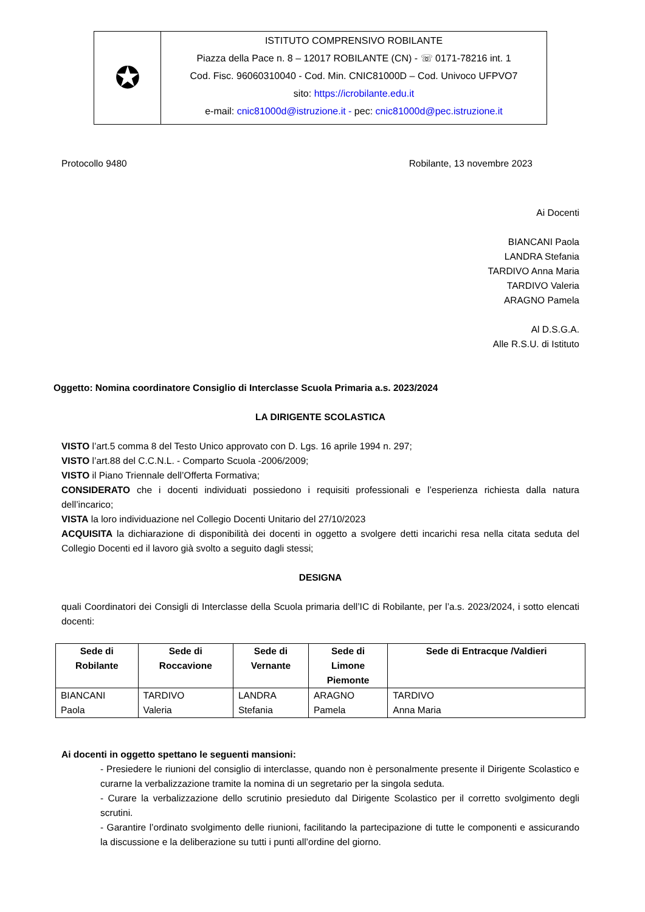✪
ISTITUTO COMPRENSIVO ROBILANTE
Piazza della Pace n. 8 – 12017 ROBILANTE (CN) - ☏ 0171-78216 int. 1
Cod. Fisc. 96060310040 - Cod. Min. CNIC81000D – Cod. Univoco UFPVO7
sito: https://icrobilante.edu.it
e-mail: cnic81000d@istruzione.it - pec: cnic81000d@pec.istruzione.it
Protocollo 9480 Robilante, 13 novembre 2023
Ai Docenti
BIANCANI Paola
LANDRA Stefania
TARDIVO Anna Maria
TARDIVO Valeria
ARAGNO Pamela
Al D.S.G.A.
Alle R.S.U. di Istituto
Oggetto: Nomina coordinatore Consiglio di Interclasse Scuola Primaria a.s. 2023/2024
LA DIRIGENTE SCOLASTICA
VISTO l’art.5 comma 8 del Testo Unico approvato con D. Lgs. 16 aprile 1994 n. 297;
VISTO l’art.88 del C.C.N.L. - Comparto Scuola -2006/2009;
VISTO il Piano Triennale dell’Offerta Formativa;
CONSIDERATO che i docenti individuati possiedono i requisiti professionali e l’esperienza richiesta dalla natura dell’incarico;
VISTA la loro individuazione nel Collegio Docenti Unitario del 27/10/2023
ACQUISITA la dichiarazione di disponibilità dei docenti in oggetto a svolgere detti incarichi resa nella citata seduta del Collegio Docenti ed il lavoro già svolto a seguito dagli stessi;
DESIGNA
quali Coordinatori dei Consigli di Interclasse della Scuola primaria dell’IC di Robilante, per l’a.s. 2023/2024, i sotto elencati docenti:
| Sede di Robilante | Sede di Roccavione | Sede di Vernante | Sede di Limone Piemonte | Sede di Entracque /Valdieri |
| --- | --- | --- | --- | --- |
| BIANCANI Paola | TARDIVO Valeria | LANDRA Stefania | ARAGNO Pamela | TARDIVO Anna Maria |
Ai docenti in oggetto spettano le seguenti mansioni:
- Presiedere le riunioni del consiglio di interclasse, quando non è personalmente presente il Dirigente Scolastico e curarne la verbalizzazione tramite la nomina di un segretario per la singola seduta.
- Curare la verbalizzazione dello scrutinio presieduto dal Dirigente Scolastico per il corretto svolgimento degli scrutini.
- Garantire l’ordinato svolgimento delle riunioni, facilitando la partecipazione di tutte le componenti e assicurando la discussione e la deliberazione su tutti i punti all’ordine del giorno.